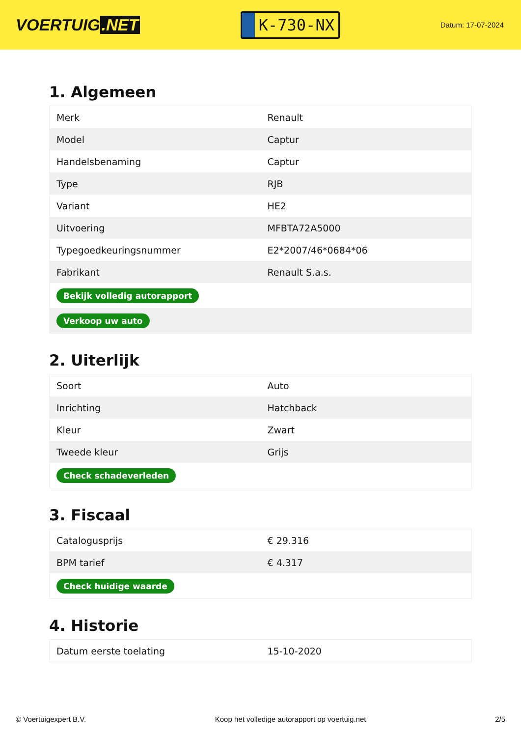VOERTUIG.NET
K-730-NX
Datum: 17-07-2024
1. Algemeen
| Merk | Renault |
| Model | Captur |
| Handelsbenaming | Captur |
| Type | RJB |
| Variant | HE2 |
| Uitvoering | MFBTA72A5000 |
| Typegoedkeuringsnummer | E2*2007/46*0684*06 |
| Fabrikant | Renault S.a.s. |
| Bekijk volledig autorapport | |
| Verkoop uw auto | |
2. Uiterlijk
| Soort | Auto |
| Inrichting | Hatchback |
| Kleur | Zwart |
| Tweede kleur | Grijs |
| Check schadeverleden | |
3. Fiscaal
| Catalogusprijs | € 29.316 |
| BPM tarief | € 4.317 |
| Check huidige waarde | |
4. Historie
| Datum eerste toelating | 15-10-2020 |
© Voertuigexpert B.V. Koop het volledige autorapport op voertuig.net 2/5